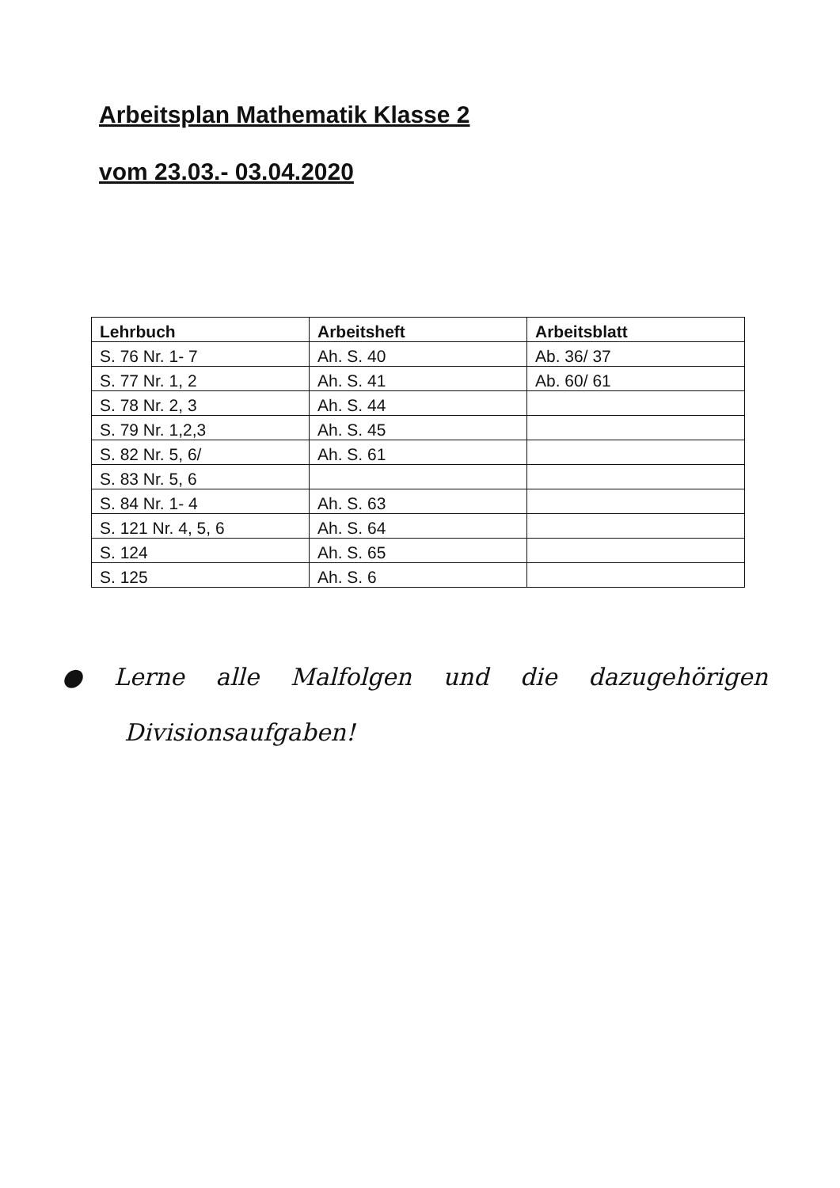Arbeitsplan Mathematik Klasse 2
vom 23.03.- 03.04.2020
| Lehrbuch | Arbeitsheft | Arbeitsblatt |
| --- | --- | --- |
| S. 76 Nr. 1- 7 | Ah. S. 40 | Ab. 36/ 37 |
| S. 77 Nr. 1, 2 | Ah. S. 41 | Ab. 60/ 61 |
| S. 78 Nr. 2, 3 | Ah. S. 44 | |
| S. 79 Nr. 1,2,3 | Ah. S. 45 | |
| S. 82 Nr. 5, 6/ | Ah. S. 61 | |
| S. 83 Nr. 5, 6 | | |
| S. 84 Nr. 1- 4 | Ah. S. 63 | |
| S. 121 Nr. 4, 5, 6 | Ah. S. 64 | |
| S. 124 | Ah. S. 65 | |
| S. 125 | Ah. S. 6 | |
● Lerne alle Malfolgen und die dazugehörigen
Divisionsaufgaben!